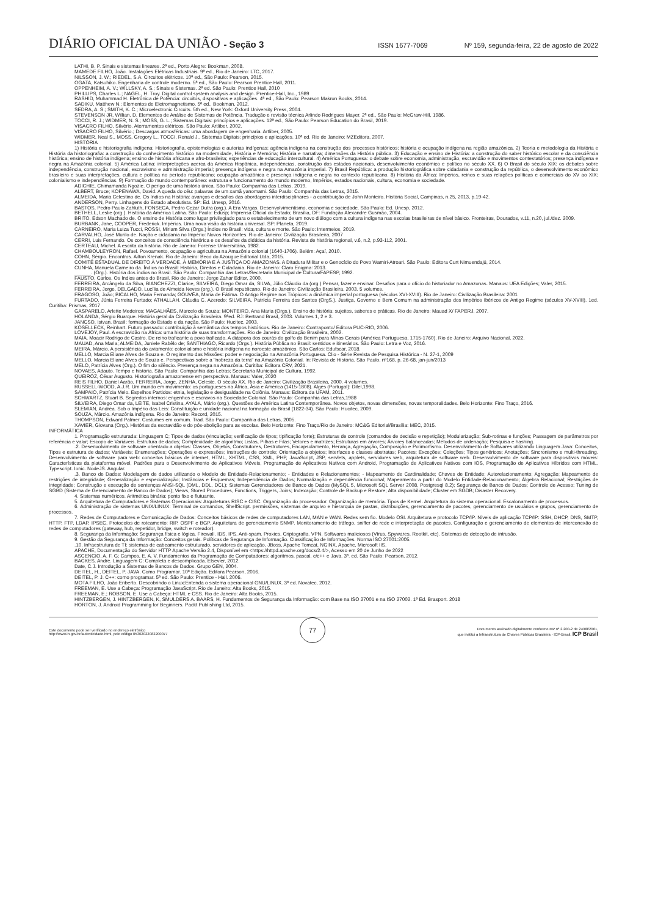DIÁRIO OFICIAL DA UNIÃO - Seção 3
ISSN 1677-7069 Nº 159, segunda-feira, 22 de agosto de 2022
LATHI, B. P. Sinais e sistemas lineares. 2ª ed., Porto Alegre: Bookman, 2008.
MAMEDE FILHO, João. Instalações Elétricas Industriais. 9ª ed., Rio de Janeiro: LTC, 2017.
NILSSON, J. W.; RIEDEL, S.A. Circuitos elétricos. 10ª ed., São Paulo: Pearson, 2015.
OGATA, Katsuhiko. Engenharia de controle moderno. 5ª ed., São Paulo: Pearson Prentice Hall, 2011.
OPPENHEIM, A. V.; WILLSKY, A. S.; Sinais e Sistemas. 2ª ed. São Paulo: Prentice Hall, 2010
PHILLIPS, Charles L.; NAGEL, H. Troy. Digital control system analysis and design. Prentice-Hall, Inc., 1989
RASHID, Muhammad H. Eletrônica de Potência: circuitos, dispositivos e aplicações. 4ª ed., São Paulo: Pearson Makron Books, 2014.
SADIKU, Matthew N.; Elementos de Eletromagnetismo. 5ª ed., Bookman, 2012.
SEDRA, A. S.; SMITH, K. C.; Microelectronic Circuits. 5th ed., New York: Oxford University Press, 2004.
STEVENSON JR, Willian, D. Elementos de Análise de Sistemas de Potência. Tradução e revisão técnica Arlindo Rodrigues Mayer. 2ª ed., São Paulo: McGraw-Hill, 1986.
TOCCI, R. J.; WIDMER, N. S.; MOSS, G. L.; Sistemas Digitais: princípios e aplicações. 12ª ed., São Paulo: Pearson Education do Brasil, 2019.
VISACRO FILHO, Silvério. Aterramentos elétricos. São Paulo: Artliber, 2002.
VISACRO FILHO, Silvério.; Descargas atmosféricas: uma abordagem de engenharia. Artliber, 2005.
WIDMER, Neal S., MOSS, Gregory L., TOCCI, Ronald J., Sistemas Digitais; princípios e aplicações. 10ª ed. Rio de Janeiro: MZEditora, 2007.
HISTÓRIA
1) História e historiografia indígena: Historiografia, epistemologias e autorias indígenas; agência indígena na construção dos processos históricos; história e ocupação indígena na região amazônica. 2) Teoria e metodologia da História e História da historiografia: a construção do conhecimento histórico na modernidade, História e Memória; História e narrativa; dimensões da História pública. 3) Educação e ensino de História: a construção do saber histórico escolar e da consciência histórica; ensino de história indígena; ensino de história africana e afro-brasileira; experiências de educação intercultural. 4) América Portuguesa: o debate sobre economia, administração, escravidão e movimentos contestatórios; presença indígena e negra na Amazônia colonial. 5) América Latina: interpretações acerca da América Hispânica, independências, construção dos estados nacionais, desenvolvimento econômico e político no século XX. 6) O Brasil do século XIX: os debates sobre independência, construção nacional, escravismo e administração imperial; presença indígena e negra na Amazônia imperial. 7) Brasil República: a produção historiográfica sobre cidadania e construção da república, o desenvolvimento econômico brasileiro e suas interpretações, cultura e política no período republicano; ocupação amazônica e presença indígena e negra no contexto republicano. 8) História da África: Impérios, reinos e suas relações políticas e comerciais do XV ao XIX; colonialismo e independências. 9) Formação do mundo contemporâneo: estrutura e funcionamento do mundo moderno, Impérios, estados nacionais, cultura, economia e sociedade.
ADICHIE, Chimamanda Ngozie. O perigo de uma história única. São Paulo: Companhia das Letras, 2019.
ALBERT, Bruce; KOPENAWA, David. A queda do céu: palavras de um xamã yanomami. São Paulo: Companhia das Letras, 2015.
ALMEIDA, Maria Celestino de. Os índios na História: avanços e desafios das abordagens interdisciplinares - a contribuição de John Monteiro. História Social, Campinas, n.25, 2013, p.19-42.
ANDERSON, Perry. Linhagens do Estado absolutista. SP: Ed. Unesp, 2016.
BASTOS, Pedro Paulo Zahluth, FONSECA, Pedro Cezar Dutra (org.). A Era Vargas. Desenvolvimentismo, economia e sociedade. São Paulo: Ed. Unesp, 2012.
BETHELL, Leslie (org.). História da América Latina. São Paulo: Edusp; Imprensa Oficial do Estado; Brasília, DF: Fundação Alexandre Gusmão, 2004.
BRITO, Edson Machado de. O ensino de História como lugar privilegiado para o estabelecimento de um novo diálogo com a cultura indígena nas escolas brasileiras de nível básico. Fronteiras, Dourados, v.11, n.20, jul./dez. 2009.
BURBANK, Jane, COOPER, Frederick. Impérios. Uma nova visão da história universal. SP: Planeta, 2019.
CARNEIRO, Maria Luiza Tucci, ROSSI, Miriam Silva (Orgs.) Índios no Brasil: vida, cultura e morte. São Paulo: Intermeios, 2019.
CARVALHO, José Murilo de. Nação e cidadania no Império: Novos Horizontes. Rio de Janeiro: Civilização Brasileira, 2007
CERRI, Luis Fernando. Os conceitos de consciência histórica e os desafios da didática da história. Revista de história regional, v.6, n.2, p.93-112, 2001.
CERTEAU, Michel. A escrita da história. Rio de Janeiro: Forense Universitária, 1982.
CHAMBOULEYRON, Rafael. Povoamento, ocupação e agricultura na Amazônia colonial (1640-1706). Belém: Açaí, 2010.
COHN, Sérgio. Encontros. Ailton Krenak. Rio de Janeiro: Beco do Azougue Editorial Ltda, 2015.
COMITÊ ESTADUAL DE DIREITO À VERDADE, À MEMÓRIA E À JUSTIÇA DO AMAZONAS. A Ditadura Militar e o Genocídio do Povo Wamiri-Atroari. São Paulo: Editora Curt Nimuendajú, 2014.
CUNHA, Manuela Carneiro da. Índios no Brasil: História, Direitos e Cidadania. Rio de Janeiro: Claro Enigma: 2013.
______. (Org.). História dos índios no Brasil. São Paulo: Companhia das Letras/Secretaria Municipal de Cultura/FAPESP, 1992.
FAUSTO, Carlos. Os índios antes do Brasil. Rio de Janeiro: Jorge Zahar Editor, 2000.
FERREIRA, Arcângelo da Silva, BIANCHEZZI, Clarice, SILVEIRA, Diego Omar da, SILVA, Júlio Cláudio da (org.) Pensar, fazer e ensinar. Desafios para o ofício do historiador no Amazonas. Manaus: UEA Edições; Valer, 2015.
FERREIRA, Jorge, DELGADO, Lucília de Almeida Neves (org.). O Brasil republicano. Rio de Janeiro: Civilização Brasileira, 2003. 5 volumes.
FRAGOSO, João; BICALHO, Maria Fernanda; GOUVÊA, Maria de Fátima. O Antigo Regime nos Trópicos: a dinâmica imperial portuguesa (séculos XVI-XVIII). Rio de Janeiro: Civilização Brasileira: 2001
FURTADO, Júnia Ferreira Furtado; ATHALLAH. Cláudia C. Azeredo; SILVEIRA, Patrícia Ferreira dos Santos (OrgS.). Justiça, Governo e Bem Comum na administração dos Impérios Ibéricos de Antigo Regime (séculos XV-XVIII). 1ed. Curitiba: Prismas, 2017
GASPARELO, Arlette Medeiros; MAGALHÃES, Marcelo de Souza; MONTEIRO, Ana Maria (Orgs.). Ensino de história: sujeitos, saberes e práticas. Rio de Janeiro: Mauad X/ FAPERJ, 2007.
HOLANDA, Sérgio Buarque. História geral da Civilização Brasileira. 9ªed. RJ: Bertrand Brasil, 2003. Volumes 1, 2 e 3.
JANCSO, Istvan. Brasil: formação do Estado e da nação. São Paulo: Hucitec, 2003.
KOSELLECK, Reinhart. Futuro passado: contribuição à semântica dos tempos históricos. Rio de Janeiro: Contraponto/ Editora PUC-RIO, 2006.
LOVEJOY, Paul. A escravidão na África: uma história de suas transformações. Rio de Janeiro: Civilização Brasileira, 2002.
MAIA, Moacir Rodrigo de Castro. De reino traficante a povo traficado. A diáspora dos courás do golfo do Benim para Minas Gerais (América Portuguesa, 1715-1760). Rio de Janeiro: Arquivo Nacional, 2022.
MAUAD, Ana Maria; ALMEIDA, Juniele Rabêlo de; SANTHIAGO, Ricardo (Orgs.). História Pública no Brasil: sentidos e itinerários. São Paulo: Letra e Voz, 2016.
MEIRA, Márcio. A persistência do aviamento: colonialismo e história indígena no noroeste amazônico. São Carlos: Edufscar, 2018.
MELLO, Marcia Eliane Alves de Souza e. O regimento das Missões: poder e negociação na Amazônia Portuguesa. Clio - Série Revista de Pesquisa Histórica - N. 27-1, 2009
MELLO, Marcia Eliane Alves de Souza e. Perspectivas sobre a "nobreza da terra" na Amazônia Colonial. In: Revista de História. São Paulo, nº168, p. 26-68, jan-jun/2013
MELO, Patrícia Alves (Org.). O fim do silêncio. Presença negra na Amazônia. Curitiba: Editora CRV, 2021.
NOVAES, Adauto. Tempo e história. São Paulo: Companhia das Letras; Secretaria Municipal de Cultura, 1992.
QUEIRÓZ, César Augusto. Historiografia amazonense em perspectiva. Manaus: Valer, 2020
REIS FILHO, Daniel Aarão, FERREIRA, Jorge, ZENHA, Celeste. O século XX. Rio de Janeiro: Civilização Brasileira, 2000. 4 volumes.
RUSSELL-WOOD, A.J.R. Um mundo em movimento: os portugueses na África, Ásia e América (1415-1808). Algés (Portugal): Difel,1998.
SAMPAIO, Patrícia Melo. Espelhos Partidos: etnia, legislação e desigualdade na Colônia. Manaus: Editora da UFAM, 2011.
SCHWARTZ, Stuart B. Segredos internos: engenhos e escravos na Sociedade Colonial. São Paulo: Companhia das Letras,1988
SILVEIRA, Diego Omar da, LEITE, Isabel Cristina, AYALA, Mário (org.). Questões de América Latina Contemporânea. Novos objetos, novas dimensões, novas temporalidades. Belo Horizonte: Fino Traço, 2016.
SLEMIAN, Andréa. Sob o Império das Leis: Constituição e unidade nacional na formação do Brasil (1822-34). São Paulo: Hucitec, 2009.
SOUZA, Márcio. Amazônia indígena. Rio de Janeiro: Record, 2015.
THOMPSON, Edward Palmer. Costumes em comum. Trad. São Paulo: Companhia das Letras, 2005.
XAVIER, Giovana (Org.). Histórias da escravidão e do pós-abolição para as escolas. Belo Horizonte: Fino Traço/Rio de Janeiro: MC&G Editorial/Brasília: MEC, 2015.
INFORMÁTICA
1. Programação estruturada: Linguagem C; Tipos de dados (vinculação; verificação de tipos; tipificação forte); Estruturas de controle (comandos de decisão e repetição); Modularização; Sub-rotinas e funções; Passagem de parâmetros por referência e valor; Escopo de Variáveis. Estrutura de dados; Complexidade de algoritmo; Listas, Pilhas e Filas; Vetores e matrizes; Estruturas em árvores; Árvores balanceadas; Métodos de ordenação; Pesquisa e hashing.
.2. Desenvolvimento de software orientado a objetos: Classes, Objetos, Construtores, Destrutores, Encapsulamento, Herança, Agregação, Composição e Polimorfismo. Desenvolvimento de Softwares utilizando Linguagem Java: Conceitos, Tipos e estrutura de dados; Variáveis; Enumerações; Operações e expressões; Instruções de controle; Orientação a objetos; Interfaces e classes abstratas; Pacotes; Exceções; Coleções; Tipos genéricos; Anotações; Sincronismo e multi-threading. Desenvolvimento de software para web: conceitos básicos de internet, HTML, XHTML, CSS, XML, PHP, JavaScript, JSP, servlets, applets, servidores web, arquitetura de software web. Desenvolvimento de software para dispositivos móveis: Características da plataforma móvel, Padrões para o Desenvolvimento de Aplicativos Móveis, Programação de Aplicativos Nativos com Android, Programação de Aplicativos Nativos com IOS, Programação de Aplicativos Híbridos com HTML. Typescript. Ionic. NodeJS. Angular.
.3. Banco de Dados: Modelagem de dados utilizando o Modelo de Entidade-Relacionamento; - Entidades e Relacionamentos; - Mapeamento de Cardinalidade; Chaves de Entidade; Autorelacionamento; Agregação; Mapeamento de restrições de integridade; Generalização e especialização; Instâncias e Esquemas; Independência de Dados; Normalização e dependência funcional; Mapeamento a partir do Modelo Entidade-Relacionamento; Álgebra Relacional; Restrições de Integridade; Construção e execução de sentenças ANSI-SQL (DML, DDL, DCL); Sistemas Gerenciadores de Banco de Dados (MySQL 5, Microsoft SQL Server 2008, Postgresql 8.2); Segurança de Banco de Dados; Controle de Acesso; Tuning de SGBD (Sistema de Gerenciamento de Banco de Dados); Views, Stored Procedures, Functions, Triggers, Joins; Indexação; Controle de Backup e Restore; Alta disponibilidade; Cluster em SGDB; Disaster Recovery.
4. Sistemas numéricos. Aritmética binária: ponto fixo e flutuante.
5. Arquitetura de Computadores e Sistemas Operacionais: Arquiteturas RISC e CISC. Organização do processador. Organização de memória. Tipos de Kernel. Arquitetura do sistema operacional. Escalonamento de processos.
6. Administração de sistemas UNIX/LINUX: Terminal de comandos, ShellScript. permissões, sistemas de arquivo e hierarquia de pastas, distribuições, gerenciamento de pacotes, gerenciamento de usuários e grupos, gerenciamento de processos.
7. Redes de Computadores e Comunicação de Dados: Conceitos básicos de redes de computadores LAN, MAN e WAN. Redes sem fio. Modelo OSI. Arquitetura e protocolo TCP/IP. Níveis de aplicação TCP/IP: SSH, DHCP, DNS, SMTP, HTTP, FTP, LDAP, IPSEC. Protocolos de roteamento: RIP, OSPF e BGP. Arquitetura de gerenciamento SNMP. Monitoramento de tráfego, sniffer de rede e interpretação de pacotes. Configuração e gerenciamento de elementos de interconexão de redes de computadores (gateway, hub, repetidor, bridge, switch e roteador).
8. Segurança da Informação: Segurança física e lógica. Firewall. IDS. IPS. Anti-spam. Proxies. Criptografia. VPN. Softwares maliciosos (Vírus, Spywares, Rootkit, etc). Sistemas de detecção de intrusão.
9. Gestão da Segurança da Informação: Conceitos gerais. Políticas de Segurança de Informação. Classificação de Informações. Norma ISO 27001:2005.
.10. Infraestrutura de TI: sistemas de cabeamento estruturado, servidores de aplicação, JBoss, Apache Tomcat, NGINX, Apache, Microsoft IIS.
APACHE, Documentação do Servidor HTTP Apache Versão 2.4, Disponível em <https://httpd.apache.org/docs/2.4/>, Acesso em 20 de Junho de 2022
ASCENCIO, A. F. G; Campos, E. A. V. Fundamentos da Programação de Computadores: algoritmos, pascal, c/c++ e Java. 3ª. ed. São Paulo: Pearson, 2012.
BACKES, André. Linguagem C: Completa e descomplicada. Elsevier, 2012.
Date, C.J. Introdução a Sistemas de Bancos de Dados. Grupo GEN, 2004.
DEITEL, H., DEITEL, P. JAVA. Como Programar. 10ª Edição. Editora Pearson, 2016.
DEITEL, P. J. C++: como programar. 5ª ed. São Paulo: Prentice - Hall. 2006.
MOTA FILHO, João Eriberto. Descobrindo o Linux:Entenda o sistema operacional GNU/LINUX. 3ª ed. Novatec, 2012.
FREEMAN, E. Use a Cabeça: Programação JavaScript. Rio de Janeiro: Alta Books, 2015.
FREEMAN, E.; ROBSON, E. Use a Cabeça: HTML e CSS. Rio de Janeiro: Alta Books, 2015.
HINTZBERGEN, J. HINTZBERGEN, K, SMULDERS A. BAARS, H. Fundamentos de Segurança da Informação: com Base na ISO 27001 e na ISO 27002. 1ª Ed. Brasport. 2018
HORTON, J. Android Programming for Beginners. Packt Publishing Ltd, 2015.
Este documento pode ser verificado no endereço eletrônico
http://www.in.gov.br/autenticidade.html, pelo código 05302022082200077
77
Documento assinado digitalmente conforme MP nº 2.200-2 de 24/08/2001,
que institui a Infraestrutura de Chaves Públicas Brasileira - ICP-Brasil. ICP Brasil